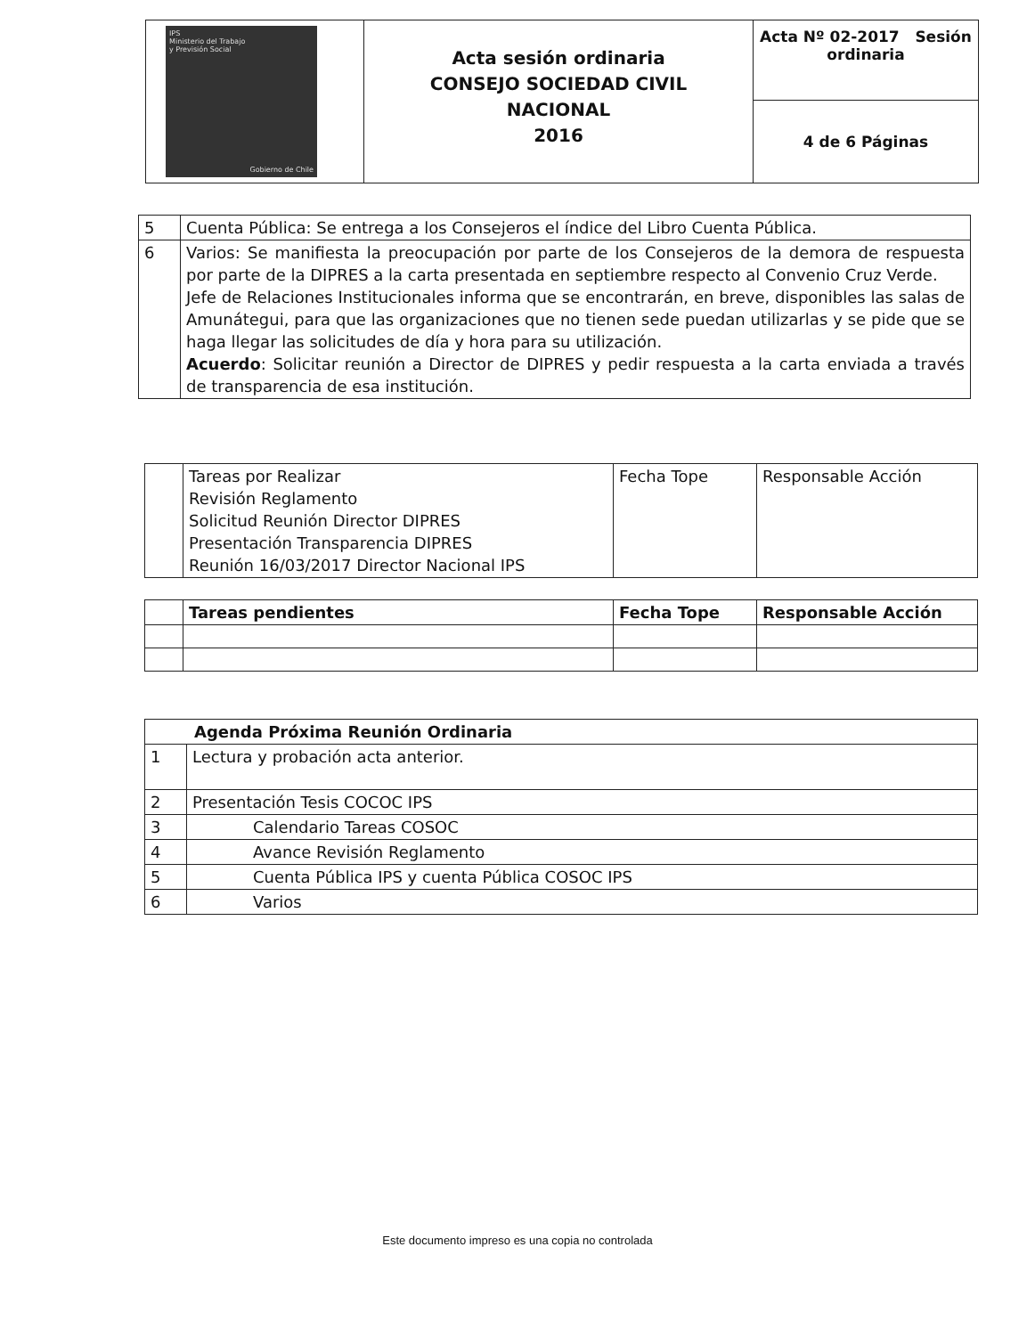| IPS Ministerio del Trabajo y Previsión Social Gobierno de Chile | Acta sesión ordinaria CONSEJO SOCIEDAD CIVIL NACIONAL 2016 | Acta Nº 02-2017 Sesión ordinaria |
| | | 4 de 6 Páginas |
| 5 | Cuenta Pública: Se entrega a los Consejeros el índice del Libro Cuenta Pública. |
| 6 | Varios: Se manifiesta la preocupación por parte de los Consejeros de la demora de respuesta por parte de la DIPRES a la carta presentada en septiembre respecto al Convenio Cruz Verde. Jefe de Relaciones Institucionales informa que se encontrarán, en breve, disponibles las salas de Amunátegui, para que las organizaciones que no tienen sede puedan utilizarlas y se pide que se haga llegar las solicitudes de día y hora para su utilización. Acuerdo : Solicitar reunión a Director de DIPRES y pedir respuesta a la carta enviada a través de transparencia de esa institución. |
| | Tareas por Realizar Revisión Reglamento Solicitud Reunión Director DIPRES Presentación Transparencia DIPRES Reunión 16/03/2017 Director Nacional IPS | Fecha Tope | Responsable Acción |
| | Tareas pendientes | Fecha Tope | Responsable Acción |
| --- | --- | --- | --- |
| Agenda Próxima Reunión Ordinaria | |
| --- | --- |
| 1 | Lectura y probación acta anterior. |
| 2 | Presentación Tesis COCOC IPS |
| 3 | Calendario Tareas COSOC |
| 4 | Avance Revisión Reglamento |
| 5 | Cuenta Pública IPS y cuenta Pública COSOC IPS |
| 6 | Varios |
Este documento impreso es una copia no controlada